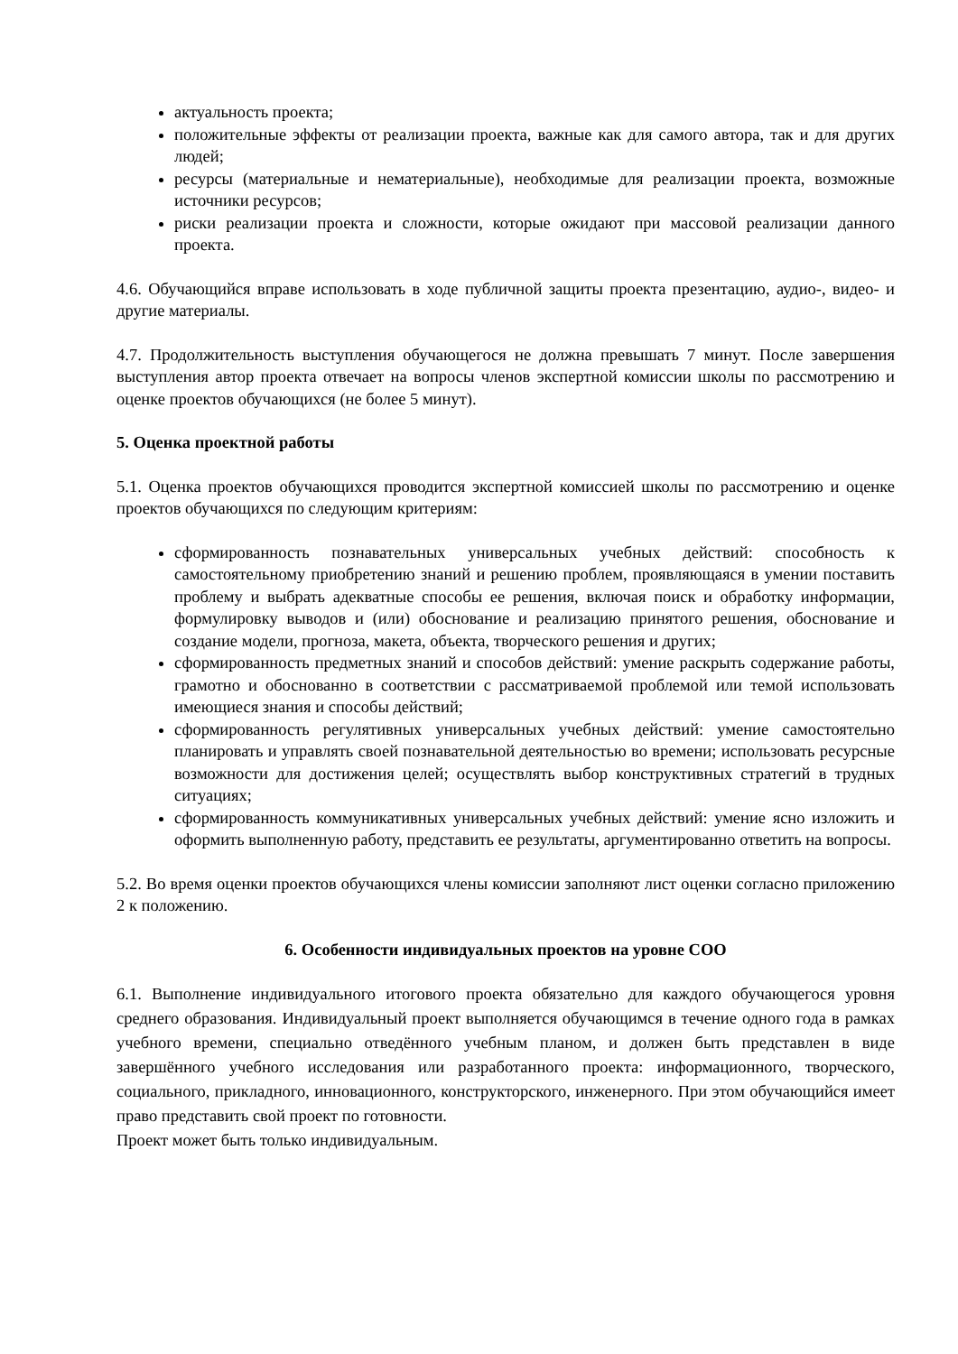актуальность проекта;
положительные эффекты от реализации проекта, важные как для самого автора, так и для других людей;
ресурсы (материальные и нематериальные), необходимые для реализации проекта, возможные источники ресурсов;
риски реализации проекта и сложности, которые ожидают при массовой реализации данного проекта.
4.6. Обучающийся вправе использовать в ходе публичной защиты проекта презентацию, аудио-, видео- и другие материалы.
4.7. Продолжительность выступления обучающегося не должна превышать 7 минут. После завершения выступления автор проекта отвечает на вопросы членов экспертной комиссии школы по рассмотрению и оценке проектов обучающихся (не более 5 минут).
5. Оценка проектной работы
5.1. Оценка проектов обучающихся проводится экспертной комиссией школы по рассмотрению и оценке проектов обучающихся по следующим критериям:
сформированность познавательных универсальных учебных действий: способность к самостоятельному приобретению знаний и решению проблем, проявляющаяся в умении поставить проблему и выбрать адекватные способы ее решения, включая поиск и обработку информации, формулировку выводов и (или) обоснование и реализацию принятого решения, обоснование и создание модели, прогноза, макета, объекта, творческого решения и других;
сформированность предметных знаний и способов действий: умение раскрыть содержание работы, грамотно и обоснованно в соответствии с рассматриваемой проблемой или темой использовать имеющиеся знания и способы действий;
сформированность регулятивных универсальных учебных действий: умение самостоятельно планировать и управлять своей познавательной деятельностью во времени; использовать ресурсные возможности для достижения целей; осуществлять выбор конструктивных стратегий в трудных ситуациях;
сформированность коммуникативных универсальных учебных действий: умение ясно изложить и оформить выполненную работу, представить ее результаты, аргументированно ответить на вопросы.
5.2. Во время оценки проектов обучающихся члены комиссии заполняют лист оценки согласно приложению 2 к положению.
6. Особенности индивидуальных проектов на уровне СОО
6.1. Выполнение индивидуального итогового проекта обязательно для каждого обучающегося уровня среднего образования. Индивидуальный проект выполняется обучающимся в течение одного года в рамках учебного времени, специально отведённого учебным планом, и должен быть представлен в виде завершённого учебного исследования или разработанного проекта: информационного, творческого, социального, прикладного, инновационного, конструкторского, инженерного. При этом обучающийся имеет право представить свой проект по готовности.
Проект может быть только индивидуальным.